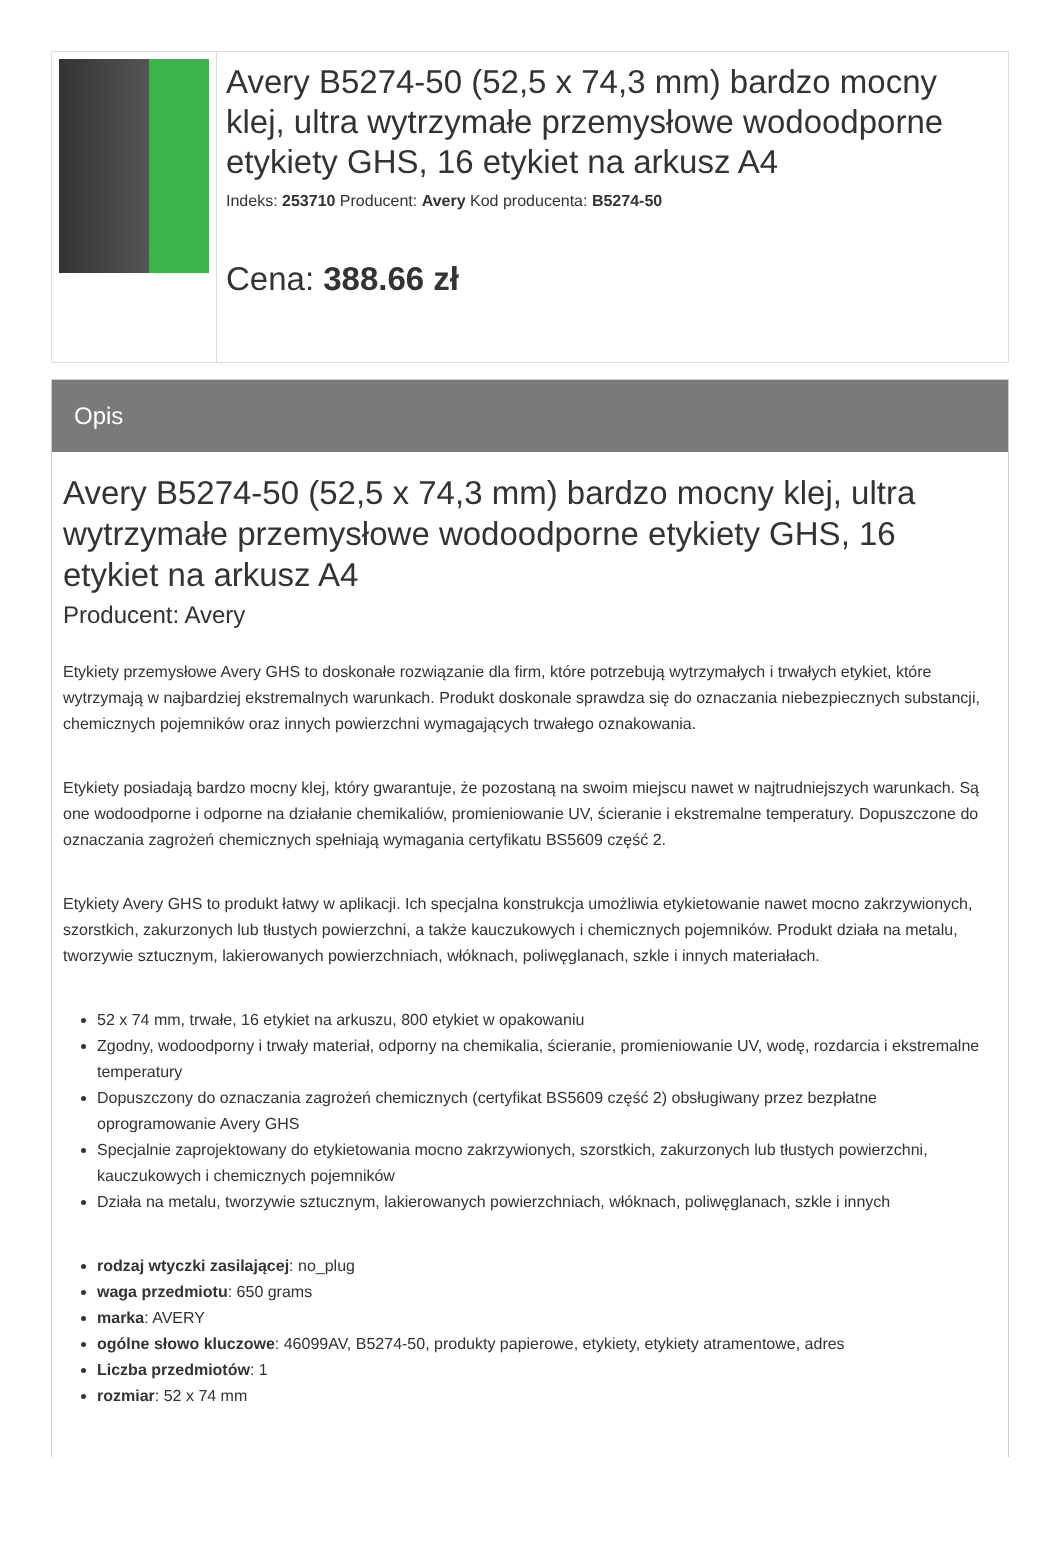Avery B5274-50 (52,5 x 74,3 mm) bardzo mocny klej, ultra wytrzymałe przemysłowe wodoodporne etykiety GHS, 16 etykiet na arkusz A4
Indeks: 253710 Producent: Avery Kod producenta: B5274-50
Cena: 388.66 zł
Opis
Avery B5274-50 (52,5 x 74,3 mm) bardzo mocny klej, ultra wytrzymałe przemysłowe wodoodporne etykiety GHS, 16 etykiet na arkusz A4
Producent: Avery
Etykiety przemysłowe Avery GHS to doskonałe rozwiązanie dla firm, które potrzebują wytrzymałych i trwałych etykiet, które wytrzymają w najbardziej ekstremalnych warunkach. Produkt doskonale sprawdza się do oznaczania niebezpiecznych substancji, chemicznych pojemników oraz innych powierzchni wymagających trwałego oznakowania.
Etykiety posiadają bardzo mocny klej, który gwarantuje, że pozostaną na swoim miejscu nawet w najtrudniejszych warunkach. Są one wodoodporne i odporne na działanie chemikaliów, promieniowanie UV, ścieranie i ekstremalne temperatury. Dopuszczone do oznaczania zagrożeń chemicznych spełniają wymagania certyfikatu BS5609 część 2.
Etykiety Avery GHS to produkt łatwy w aplikacji. Ich specjalna konstrukcja umożliwia etykietowanie nawet mocno zakrzywionych, szorstkich, zakurzonych lub tłustych powierzchni, a także kauczukowych i chemicznych pojemników. Produkt działa na metalu, tworzywie sztucznym, lakierowanych powierzchniach, włóknach, poliwęglanach, szkle i innych materiałach.
52 x 74 mm, trwałe, 16 etykiet na arkuszu, 800 etykiet w opakowaniu
Zgodny, wodoodporny i trwały materiał, odporny na chemikalia, ścieranie, promieniowanie UV, wodę, rozdarcia i ekstremalne temperatury
Dopuszczony do oznaczania zagrożeń chemicznych (certyfikat BS5609 część 2) obsługiwany przez bezpłatne oprogramowanie Avery GHS
Specjalnie zaprojektowany do etykietowania mocno zakrzywionych, szorstkich, zakurzonych lub tłustych powierzchni, kauczukowych i chemicznych pojemników
Działa na metalu, tworzywie sztucznym, lakierowanych powierzchniach, włóknach, poliwęglanach, szkle i innych
rodzaj wtyczki zasilającej: no_plug
waga przedmiotu: 650 grams
marka: AVERY
ogólne słowo kluczowe: 46099AV, B5274-50, produkty papierowe, etykiety, etykiety atramentowe, adres
Liczba przedmiotów: 1
rozmiar: 52 x 74 mm